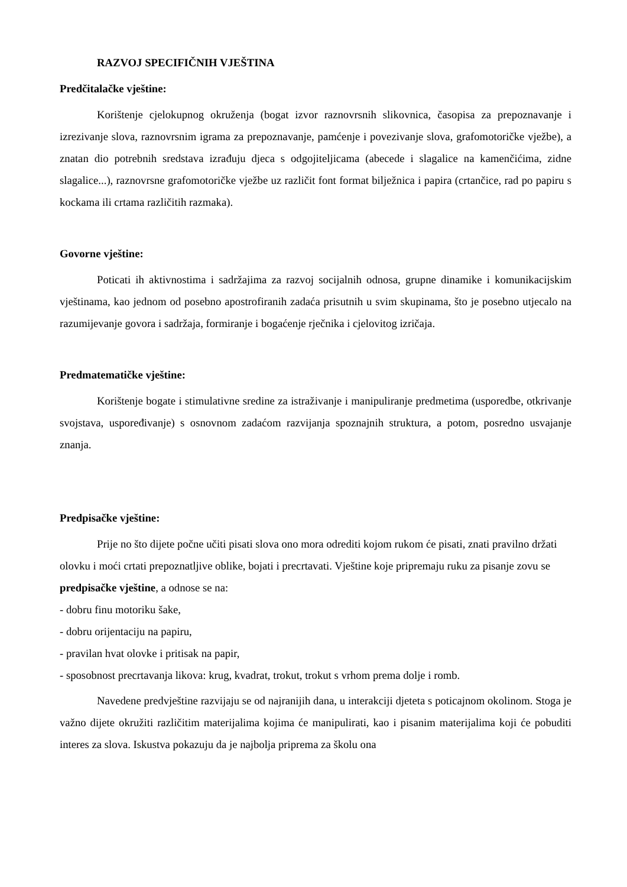RAZVOJ SPECIFIČNIH VJEŠTINA
Predčitalačke vještine:
Korištenje cjelokupnog okruženja (bogat izvor raznovrsnih slikovnica, časopisa za prepoznavanje i izrezivanje slova, raznovrsnim igrama za prepoznavanje, pamćenje i povezivanje slova, grafomotoričke vježbe), a znatan dio potrebnih sredstava izrađuju djeca s odgojiteljicama (abecede i slagalice na kamenčićima, zidne slagalice...), raznovrsne grafomotoričke vježbe uz različit font format bilježnica i papira (crtančice, rad po papiru s kockama ili crtama različitih razmaka).
Govorne vještine:
Poticati ih aktivnostima i sadržajima za razvoj socijalnih odnosa, grupne dinamike i komunikacijskim vještinama, kao jednom od posebno apostrofiranih zadaća prisutnih u svim skupinama, što je posebno utjecalo na razumijevanje govora i sadržaja, formiranje i bogaćenje rječnika i cjelovitog izričaja.
Predmatematičke vještine:
Korištenje bogate i stimulativne sredine za istraživanje i manipuliranje predmetima (usporedbe, otkrivanje svojstava, uspoređivanje) s osnovnom zadaćom razvijanja spoznajnih struktura, a potom, posredno usvajanje znanja.
Predpisačke vještine:
Prije no što dijete počne učiti pisati slova ono mora odrediti kojom rukom će pisati, znati pravilno držati olovku i moći crtati prepoznatljive oblike, bojati i precrtavati. Vještine koje pripremaju ruku za pisanje zovu se predpisačke vještine, a odnose se na:
- dobru finu motoriku šake,
- dobru orijentaciju na papiru,
- pravilan hvat olovke i pritisak na papir,
- sposobnost precrtavanja likova: krug, kvadrat, trokut, trokut s vrhom prema dolje i romb.
Navedene predvještine razvijaju se od najranijih dana, u interakciji djeteta s poticajnom okolinom. Stoga je važno dijete okružiti različitim materijalima kojima će manipulirati, kao i pisanim materijalima koji će pobuditi interes za slova. Iskustva pokazuju da je najbolja priprema za školu ona